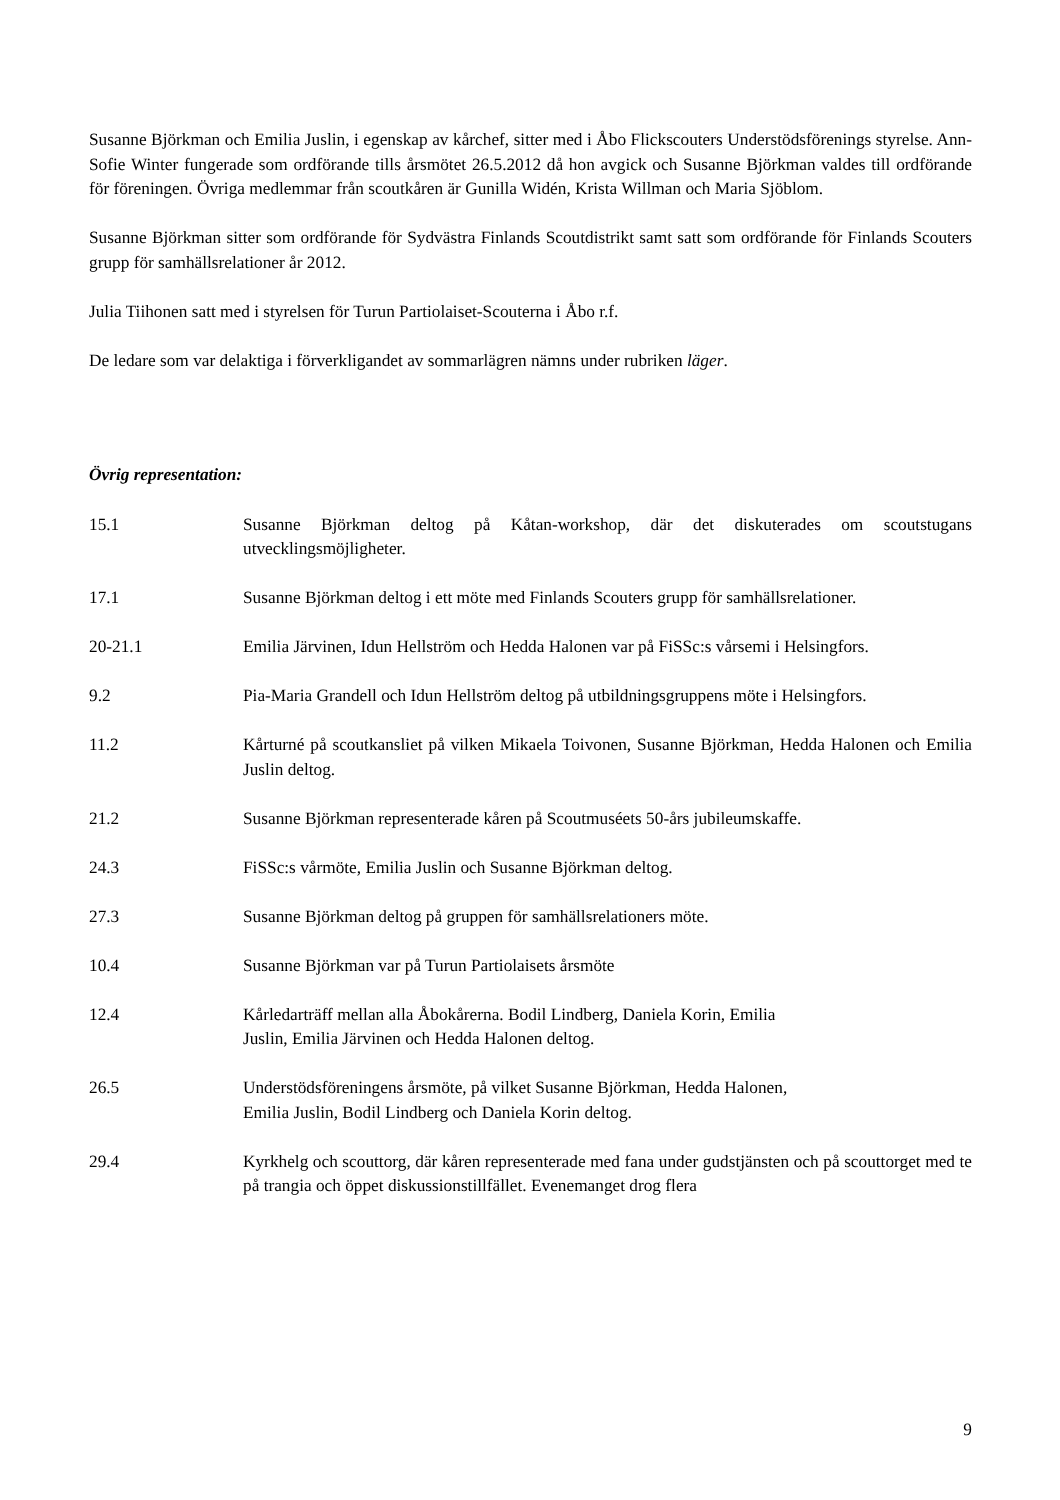Susanne Björkman och Emilia Juslin, i egenskap av kårchef, sitter med i Åbo Flickscouters Understödsförenings styrelse. Ann-Sofie Winter fungerade som ordförande tills årsmötet 26.5.2012 då hon avgick och Susanne Björkman valdes till ordförande för föreningen. Övriga medlemmar från scoutkåren är Gunilla Widén, Krista Willman och Maria Sjöblom.
Susanne Björkman sitter som ordförande för Sydvästra Finlands Scoutdistrikt samt satt som ordförande för Finlands Scouters grupp för samhällsrelationer år 2012.
Julia Tiihonen satt med i styrelsen för Turun Partiolaiset-Scouterna i Åbo r.f.
De ledare som var delaktiga i förverkligandet av sommarlägren nämns under rubriken läger.
Övrig representation:
15.1 Susanne Björkman deltog på Kåtan-workshop, där det diskuterades om scoutstugans utvecklingsmöjligheter.
17.1 Susanne Björkman deltog i ett möte med Finlands Scouters grupp för samhällsrelationer.
20-21.1 Emilia Järvinen, Idun Hellström och Hedda Halonen var på FiSSc:s vårsemi i Helsingfors.
9.2 Pia-Maria Grandell och Idun Hellström deltog på utbildningsgruppens möte i Helsingfors.
11.2 Kårturné på scoutkansliet på vilken Mikaela Toivonen, Susanne Björkman, Hedda Halonen och Emilia Juslin deltog.
21.2 Susanne Björkman representerade kåren på Scoutmuséets 50-års jubileumskaffe.
24.3 FiSSc:s vårmöte, Emilia Juslin och Susanne Björkman deltog.
27.3 Susanne Björkman deltog på gruppen för samhällsrelationers möte.
10.4 Susanne Björkman var på Turun Partiolaisets årsmöte
12.4 Kårledarträff mellan alla Åbokårerna. Bodil Lindberg, Daniela Korin, Emilia
Juslin, Emilia Järvinen och Hedda Halonen deltog.
26.5 Understödsföreningens årsmöte, på vilket Susanne Björkman, Hedda Halonen,
Emilia Juslin, Bodil Lindberg och Daniela Korin deltog.
29.4 Kyrkhelg och scouttorg, där kåren representerade med fana under gudstjänsten och på scouttorget med te på trangia och öppet diskussionstillfället. Evenemanget drog flera
9